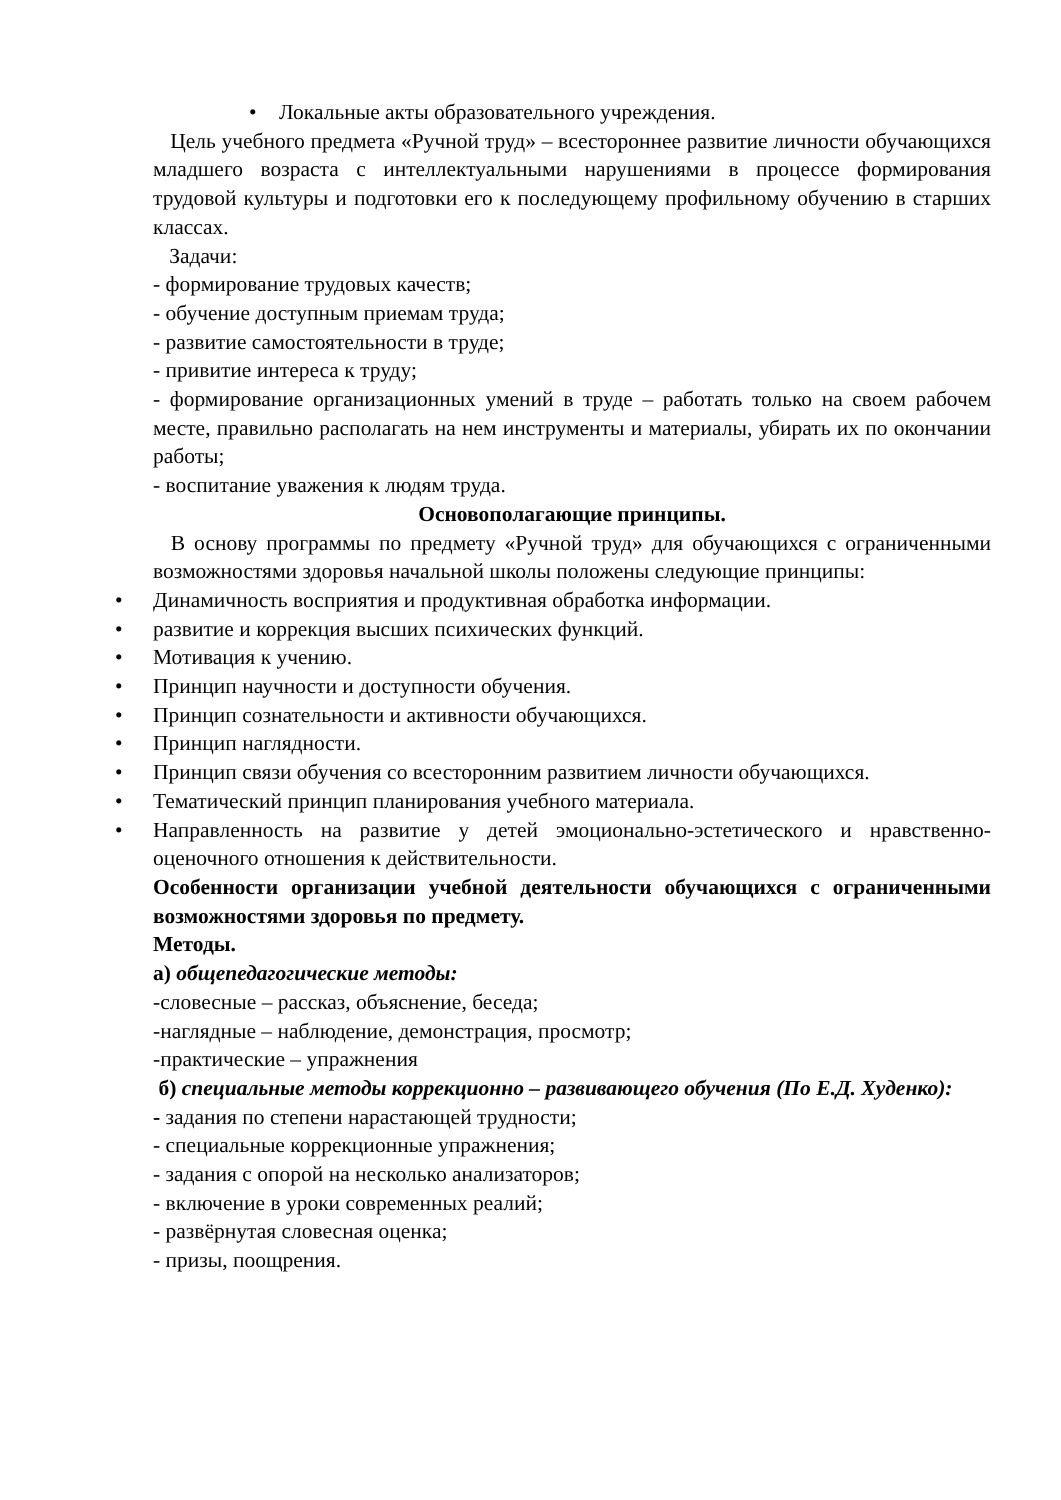• Локальные акты образовательного учреждения.
Цель учебного предмета «Ручной труд» – всестороннее развитие личности обучающихся младшего возраста с интеллектуальными нарушениями в процессе формирования трудовой культуры и подготовки его к последующему профильному обучению в старших классах.
Задачи:
- формирование трудовых качеств;
- обучение доступным приемам труда;
- развитие самостоятельности в труде;
- привитие интереса к труду;
- формирование организационных умений в труде – работать только на своем рабочем месте, правильно располагать на нем инструменты и материалы, убирать их по окончании работы;
- воспитание уважения к людям труда.
Основополагающие принципы.
В основу программы по предмету «Ручной труд» для обучающихся с ограниченными возможностями здоровья начальной школы положены следующие принципы:
• Динамичность восприятия и продуктивная обработка информации.
• развитие и коррекция высших психических функций.
• Мотивация к учению.
• Принцип научности и доступности обучения.
• Принцип сознательности и активности обучающихся.
• Принцип наглядности.
•
Принцип связи обучения со всесторонним развитием личности обучающихся.
• Тематический принцип планирования учебного материала.
•
Направленность на развитие у детей эмоционально-эстетического и нравственно-оценочного отношения к действительности.
Особенности организации учебной деятельности обучающихся с ограниченными возможностями здоровья по предмету.
Методы.
а) общепедагогические методы:
-словесные – рассказ, объяснение, беседа;
-наглядные – наблюдение, демонстрация, просмотр;
-практические – упражнения
б) специальные методы коррекционно – развивающего обучения (По Е.Д. Худенко):
- задания по степени нарастающей трудности;
- специальные коррекционные упражнения;
- задания с опорой на несколько анализаторов;
- включение в уроки современных реалий;
- развёрнутая словесная оценка;
- призы, поощрения.